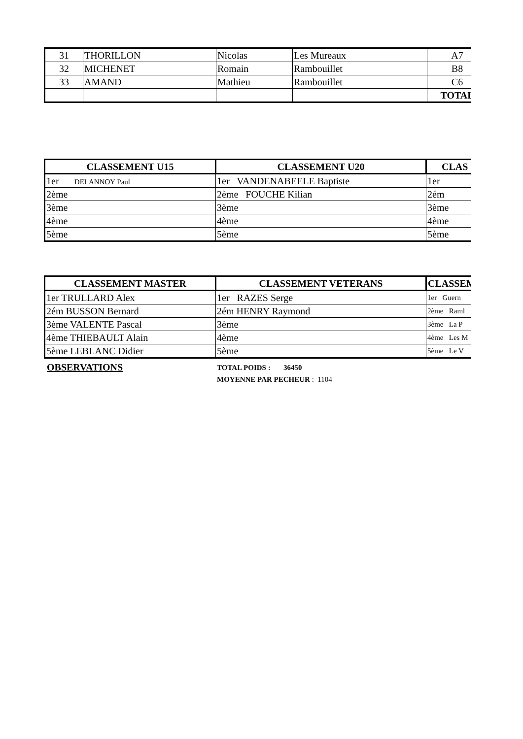| 31 | THORILLON | Nicolas | Les Mureaux | A7 |
| 32 | MICHENET | Romain | Rambouillet | B8 |
| 33 | AMAND | Mathieu | Rambouillet | C6 |
| | | | | TOTAL |
| CLASSEMENT U15 | CLASSEMENT U20 | CLAS |
| --- | --- | --- |
| 1er DELANNOY Paul | 1er VANDENABEELE Baptiste | 1er |
| 2ème | 2ème FOUCHE Kilian | 2ém |
| 3ème | 3ème | 3ème |
| 4ème | 4ème | 4ème |
| 5ème | 5ème | 5ème |
| CLASSEMENT MASTER | CLASSEMENT VETERANS | CLASSEM |
| --- | --- | --- |
| 1er TRULLARD Alex | 1er RAZES Serge | 1er Guern |
| 2ém BUSSON Bernard | 2ém HENRY Raymond | 2ème Raml |
| 3ème VALENTE Pascal | 3ème | 3ème La P |
| 4ème THIEBAULT Alain | 4ème | 4ème Les M |
| 5ème LEBLANC Didier | 5ème | 5ème Le V |
OBSERVATIONS
TOTAL POIDS : 36450
MOYENNE PAR PECHEUR : 1104